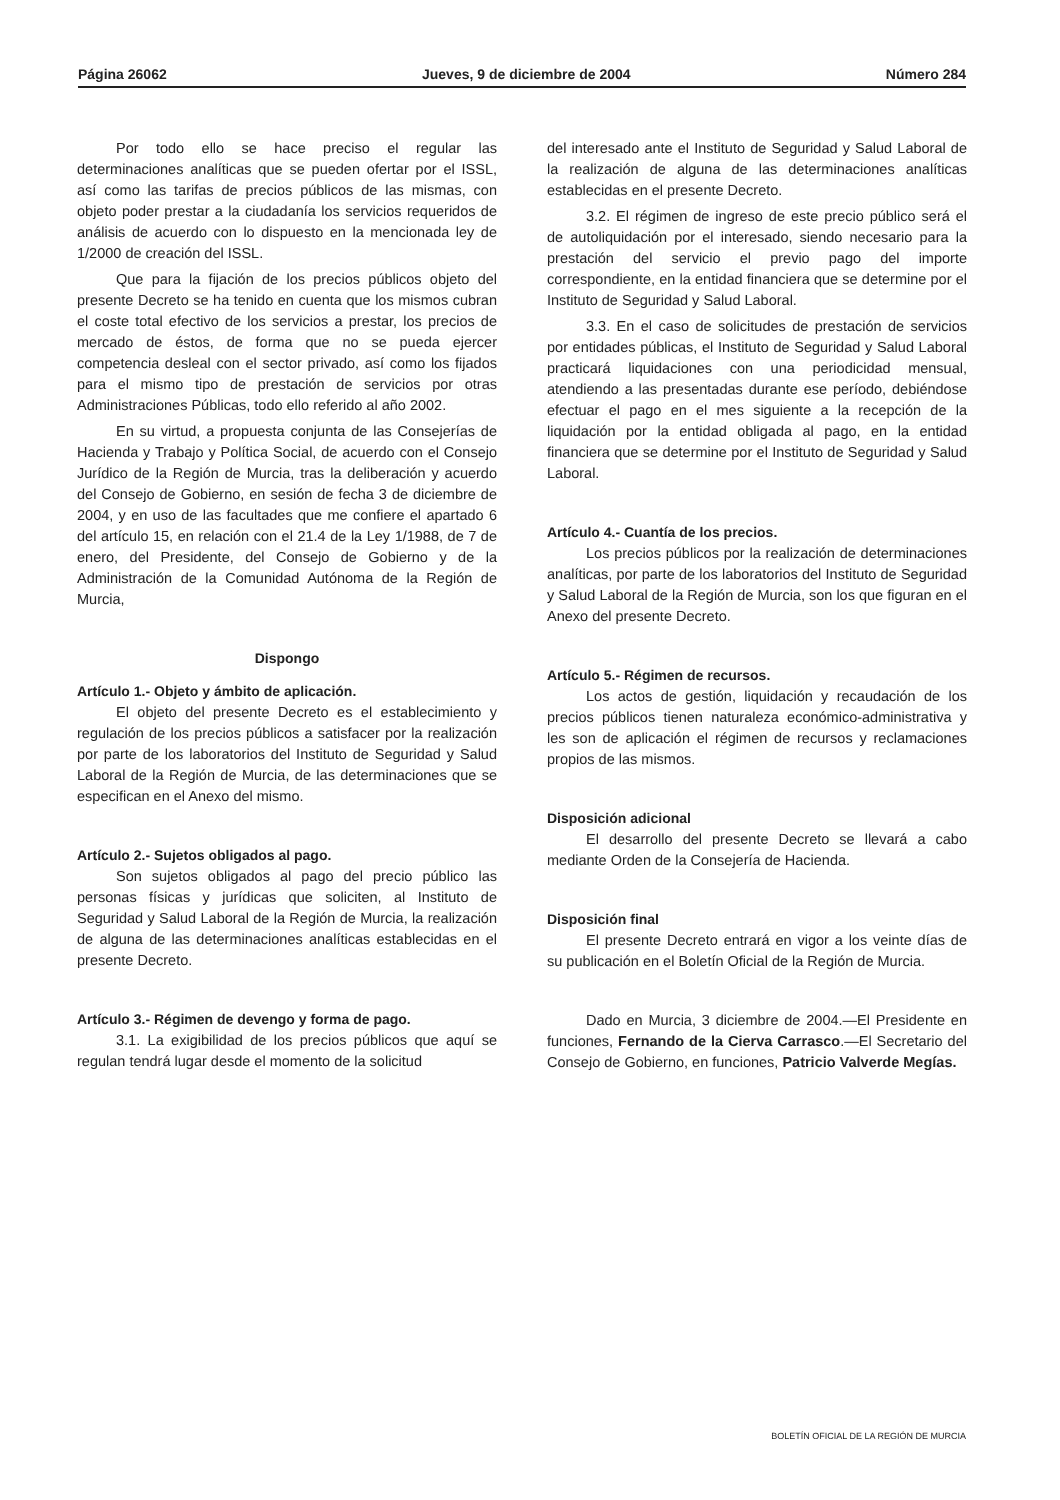Página 26062 Jueves, 9 de diciembre de 2004 Número 284
Por todo ello se hace preciso el regular las determinaciones analíticas que se pueden ofertar por el ISSL, así como las tarifas de precios públicos de las mismas, con objeto poder prestar a la ciudadanía los servicios requeridos de análisis de acuerdo con lo dispuesto en la mencionada ley de 1/2000 de creación del ISSL.
Que para la fijación de los precios públicos objeto del presente Decreto se ha tenido en cuenta que los mismos cubran el coste total efectivo de los servicios a prestar, los precios de mercado de éstos, de forma que no se pueda ejercer competencia desleal con el sector privado, así como los fijados para el mismo tipo de prestación de servicios por otras Administraciones Públicas, todo ello referido al año 2002.
En su virtud, a propuesta conjunta de las Consejerías de Hacienda y Trabajo y Política Social, de acuerdo con el Consejo Jurídico de la Región de Murcia, tras la deliberación y acuerdo del Consejo de Gobierno, en sesión de fecha 3 de diciembre de 2004, y en uso de las facultades que me confiere el apartado 6 del artículo 15, en relación con el 21.4 de la Ley 1/1988, de 7 de enero, del Presidente, del Consejo de Gobierno y de la Administración de la Comunidad Autónoma de la Región de Murcia,
Dispongo
Artículo 1.- Objeto y ámbito de aplicación.
El objeto del presente Decreto es el establecimiento y regulación de los precios públicos a satisfacer por la realización por parte de los laboratorios del Instituto de Seguridad y Salud Laboral de la Región de Murcia, de las determinaciones que se especifican en el Anexo del mismo.
Artículo 2.- Sujetos obligados al pago.
Son sujetos obligados al pago del precio público las personas físicas y jurídicas que soliciten, al Instituto de Seguridad y Salud Laboral de la Región de Murcia, la realización de alguna de las determinaciones analíticas establecidas en el presente Decreto.
Artículo 3.- Régimen de devengo y forma de pago.
3.1. La exigibilidad de los precios públicos que aquí se regulan tendrá lugar desde el momento de la solicitud
del interesado ante el Instituto de Seguridad y Salud Laboral de la realización de alguna de las determinaciones analíticas establecidas en el presente Decreto.
3.2. El régimen de ingreso de este precio público será el de autoliquidación por el interesado, siendo necesario para la prestación del servicio el previo pago del importe correspondiente, en la entidad financiera que se determine por el Instituto de Seguridad y Salud Laboral.
3.3. En el caso de solicitudes de prestación de servicios por entidades públicas, el Instituto de Seguridad y Salud Laboral practicará liquidaciones con una periodicidad mensual, atendiendo a las presentadas durante ese período, debiéndose efectuar el pago en el mes siguiente a la recepción de la liquidación por la entidad obligada al pago, en la entidad financiera que se determine por el Instituto de Seguridad y Salud Laboral.
Artículo 4.- Cuantía de los precios.
Los precios públicos por la realización de determinaciones analíticas, por parte de los laboratorios del Instituto de Seguridad y Salud Laboral de la Región de Murcia, son los que figuran en el Anexo del presente Decreto.
Artículo 5.- Régimen de recursos.
Los actos de gestión, liquidación y recaudación de los precios públicos tienen naturaleza económico-administrativa y les son de aplicación el régimen de recursos y reclamaciones propios de las mismos.
Disposición adicional
El desarrollo del presente Decreto se llevará a cabo mediante Orden de la Consejería de Hacienda.
Disposición final
El presente Decreto entrará en vigor a los veinte días de su publicación en el Boletín Oficial de la Región de Murcia.
Dado en Murcia, 3 diciembre de 2004.—El Presidente en funciones, Fernando de la Cierva Carrasco.—El Secretario del Consejo de Gobierno, en funciones, Patricio Valverde Megías.
BOLETÍN OFICIAL DE LA REGIÓN DE MURCIA